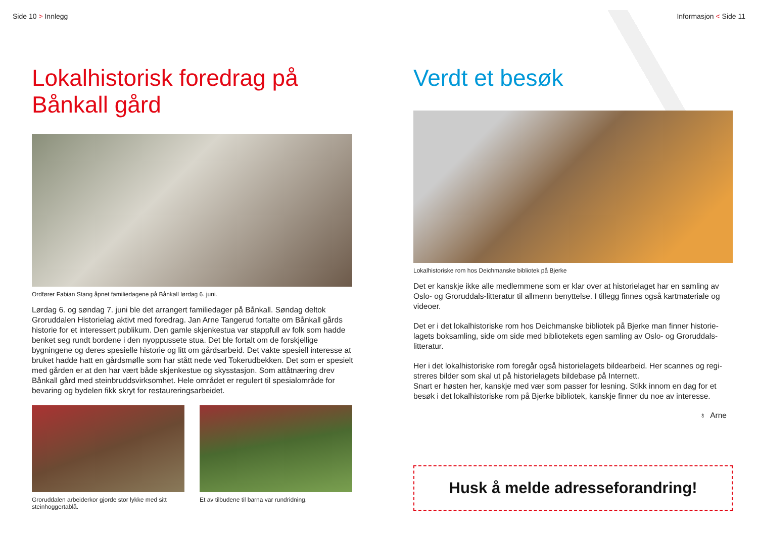Side 10 > Innlegg
Lokalhistorisk foredrag på
Bånkall gård
Ordfører Fabian Stang åpnet familiedagene på Bånkall lørdag 6. juni.
Lørdag 6. og søndag 7. juni ble det arrangert familiedager på Bånkall. Søndag deltok Groruddalen Historielag aktivt med foredrag. Jan Arne Tangerud fortalte om Bånkall gårds historie for et interessert publikum. Den gamle skjenkestua var stappfull av folk som hadde benket seg rundt bordene i den nyoppussete stua. Det ble fortalt om de forskjellige bygningene og deres spesielle historie og litt om gårdsarbeid. Det vakte spesiell interesse at bruket hadde hatt en gårdsmølle som har stått nede ved Tokerudbekken. Det som er spesielt med gården er at den har vært både skjenkestue og skysstasjon. Som attåtnæring drev Bånkall gård med steinbruddsvirksomhet. Hele området er regulert til spesialområde for bevaring og bydelen fikk skryt for restaureringsarbeidet.
Groruddalen arbeiderkor gjorde stor lykke med sitt steinhoggertablå.
Et av tilbudene til barna var rundridning.
Informasjon < Side 11
Verdt et besøk
Lokalhistoriske rom hos Deichmanske bibliotek på Bjerke
Det er kanskje ikke alle medlemmene som er klar over at historielaget har en samling av Oslo- og Groruddals-litteratur til allmenn benyttelse. I tillegg finnes også kartmateriale og videoer.
Det er i det lokalhistoriske rom hos Deichmanske bibliotek på Bjerke man finner historie-lagets boksamling, side om side med bibliotekets egen samling av Oslo- og Groruddals-litteratur.
Her i det lokalhistoriske rom foregår også historielagets bildearbeid. Her scannes og regi-streres bilder som skal ut på historielagets bildebase på Internett.
Snart er høsten her, kanskje med vær som passer for lesning. Stikk innom en dag for et besøk i det lokalhistoriske rom på Bjerke bibliotek, kanskje finner du noe av interesse.
♁ Arne
Husk å melde adresseforandring!